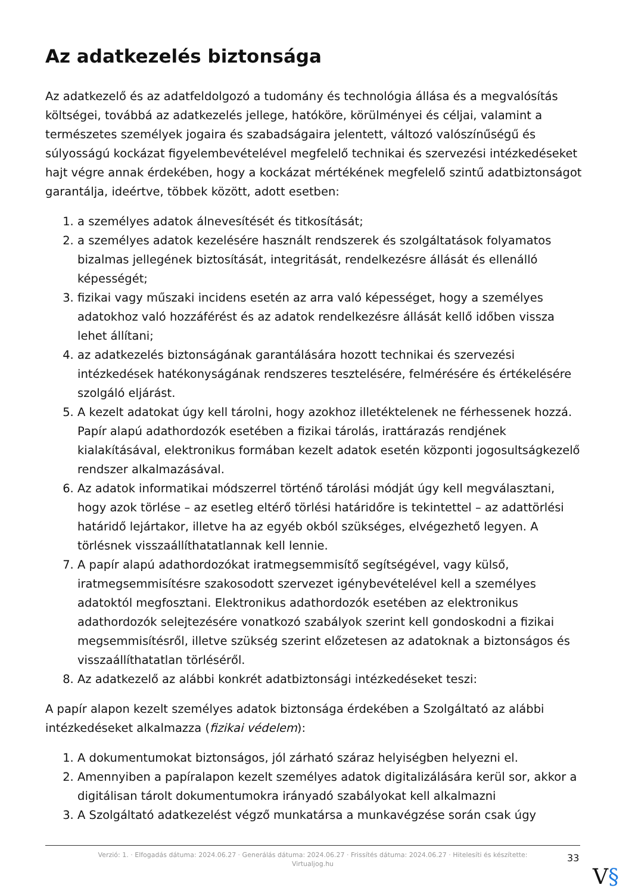Az adatkezelés biztonsága
Az adatkezelő és az adatfeldolgozó a tudomány és technológia állása és a megvalósítás költségei, továbbá az adatkezelés jellege, hatóköre, körülményei és céljai, valamint a természetes személyek jogaira és szabadságaira jelentett, változó valószínűségű és súlyosságú kockázat figyelembevételével megfelelő technikai és szervezési intézkedéseket hajt végre annak érdekében, hogy a kockázat mértékének megfelelő szintű adatbiztonságot garantálja, ideértve, többek között, adott esetben:
1. a személyes adatok álnevesítését és titkosítását;
2. a személyes adatok kezelésére használt rendszerek és szolgáltatások folyamatos bizalmas jellegének biztosítását, integritását, rendelkezésre állását és ellenálló képességét;
3. fizikai vagy műszaki incidens esetén az arra való képességet, hogy a személyes adatokhoz való hozzáférést és az adatok rendelkezésre állását kellő időben vissza lehet állítani;
4. az adatkezelés biztonságának garantálására hozott technikai és szervezési intézkedések hatékonyságának rendszeres tesztelésére, felmérésére és értékelésére szolgáló eljárást.
5. A kezelt adatokat úgy kell tárolni, hogy azokhoz illetéktelenek ne férhessenek hozzá. Papír alapú adathordozók esetében a fizikai tárolás, irattárazás rendjének kialakításával, elektronikus formában kezelt adatok esetén központi jogosultságkezelő rendszer alkalmazásával.
6. Az adatok informatikai módszerrel történő tárolási módját úgy kell megválasztani, hogy azok törlése – az esetleg eltérő törlési határidőre is tekintettel – az adattörlési határidő lejártakor, illetve ha az egyéb okból szükséges, elvégezhető legyen. A törlésnek visszaállíthatatlannak kell lennie.
7. A papír alapú adathordozókat iratmegsemmisítő segítségével, vagy külső, iratmegsemmisítésre szakosodott szervezet igénybevételével kell a személyes adatoktól megfosztani. Elektronikus adathordozók esetében az elektronikus adathordozók selejtezésére vonatkozó szabályok szerint kell gondoskodni a fizikai megsemmisítésről, illetve szükség szerint előzetesen az adatoknak a biztonságos és visszaállíthatatlan törléséről.
8. Az adatkezelő az alábbi konkrét adatbiztonsági intézkedéseket teszi:
A papír alapon kezelt személyes adatok biztonsága érdekében a Szolgáltató az alábbi intézkedéseket alkalmazza (fizikai védelem):
1. A dokumentumokat biztonságos, jól zárható száraz helyiségben helyezni el.
2. Amennyiben a papíralapon kezelt személyes adatok digitalizálására kerül sor, akkor a digitálisan tárolt dokumentumokra irányadó szabályokat kell alkalmazni
3. A Szolgáltató adatkezelést végző munkatársa a munkavégzése során csak úgy
Verzió: 1. · Elfogadás dátuma: 2024.06.27 · Generálás dátuma: 2024.06.27 · Frissítés dátuma: 2024.06.27 · Hitelesíti és készítette: Virtualjog.hu
33
V§